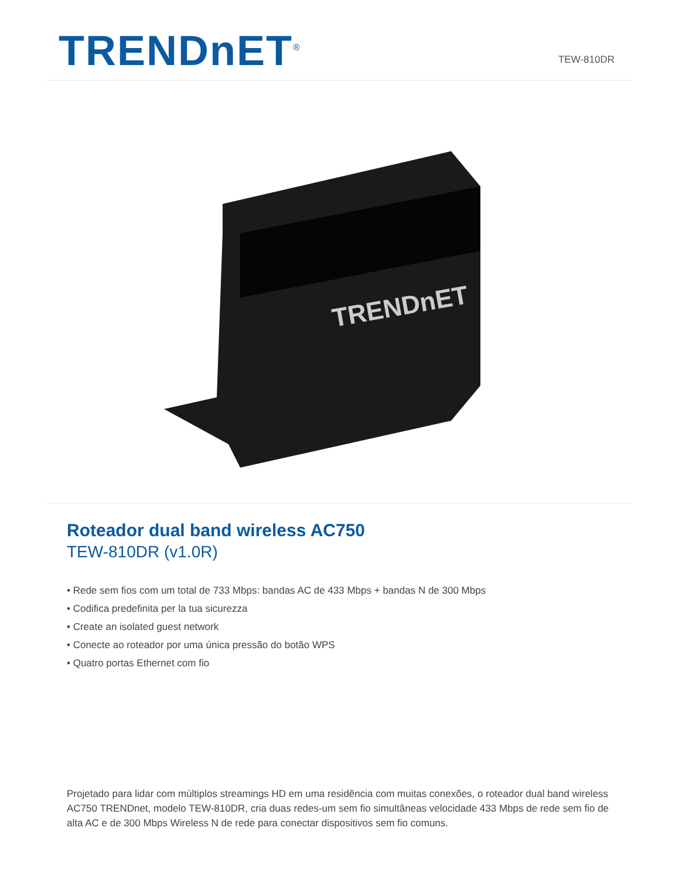TRENDnET<sup>®</sup>
TEW-810DR
TRENDnET
Roteador dual band wireless AC750
TEW-810DR (v1.0R)
• Rede sem fios com um total de 733 Mbps: bandas AC de 433 Mbps + bandas N de 300 Mbps
• Codifica predefinita per la tua sicurezza
• Create an isolated guest network
• Conecte ao roteador por uma única pressão do botão WPS
• Quatro portas Ethernet com fio
Projetado para lidar com múltiplos streamings HD em uma residência com muitas conexões, o roteador dual band wireless AC750 TRENDnet, modelo TEW-810DR, cria duas redes-um sem fio simultâneas velocidade 433 Mbps de rede sem fio de alta AC e de 300 Mbps Wireless N de rede para conectar dispositivos sem fio comuns.